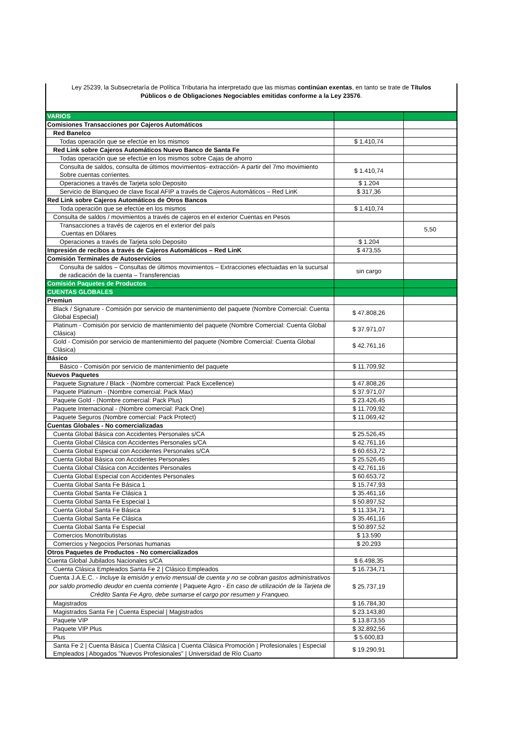Ley 25239, la Subsecretaría de Política Tributaria ha interpretado que las mismas continúan exentas, en tanto se trate de Títulos
Públicos o de Obligaciones Negociables emitidas conforme a la Ley 23576.
| VARIOS | | |
| Comisiones Transacciones por Cajeros Automáticos | | |
| Red Banelco | | |
| Todas operación que se efectúe en los mismos | $ 1.410,74 | |
| Red Link sobre Cajeros Automáticos Nuevo Banco de Santa Fe | | |
| Todas operación que se efectúe en los mismos sobre Cajas de ahorro | | |
| Consulta de saldos, consulta de últimos movimientos- extracción- A partir del 7mo movimiento Sobre cuentas corrientes. | $ 1.410,74 | |
| Operaciones a través de Tarjeta solo Deposito | $ 1.204 | |
| Servicio de Blanqueo de clave fiscal AFIP a través de Cajeros Automáticos – Red LinK | $ 317,36 | |
| Red Link sobre Cajeros Automáticos de Otros Bancos | | |
| Toda operación que se efectúe en los mismos | $ 1.410,74 | |
| Consulta de saldos / movimientos a través de cajeros en el exterior Cuentas en Pesos | | |
| Transacciones a través de cajeros en el exterior del país Cuentas en Dólares | | 5,50 |
| Operaciones a través de Tarjeta solo Deposito | $ 1.204 | |
| Impresión de recibos a través de Cajeros Automáticos – Red LinK | $ 473,55 | |
| Comisión Terminales de Autoservicios | | |
| Consulta de saldos – Consultas de últimos movimientos – Extracciones efectuadas en la sucursal de radicación de la cuenta – Transferencias | sin cargo | |
| Comisión Paquetes de Productos | | |
| CUENTAS GLOBALES | | |
| Premiun | | |
| Black / Signature - Comisión por servicio de mantenimiento del paquete (Nombre Comercial: Cuenta Global Especial) | $ 47.808,26 | |
| Platinum - Comisión por servicio de mantenimiento del paquete (Nombre Comercial: Cuenta Global Clásica) | $ 37.971,07 | |
| Gold - Comisión por servicio de mantenimiento del paquete (Nombre Comercial: Cuenta Global Clásica) | $ 42.761,16 | |
| Básico | | |
| Básico - Comisión por servicio de mantenimiento del paquete | $ 11.709,92 | |
| Nuevos Paquetes | | |
| Paquete Signature / Black - (Nombre comercial: Pack Excellence) | $ 47.808,26 | |
| Paquete Platinum - (Nombre comercial: Pack Max) | $ 37.971,07 | |
| Paquete Gold - (Nombre comercial: Pack Plus) | $ 23.426,45 | |
| Paquete Internacional - (Nombre comercial: Pack One) | $ 11.709,92 | |
| Paquete Seguros (Nombre comercial: Pack Protect) | $ 11.069,42 | |
| Cuentas Globales - No comercializadas | | |
| Cuenta Global Básica con Accidentes Personales s/CA | $ 25.526,45 | |
| Cuenta Global Clásica con Accidentes Personales s/CA | $ 42.761,16 | |
| Cuenta Global Especial con Accidentes Personales s/CA | $ 60.653,72 | |
| Cuenta Global Básica con Accidentes Personales | $ 25.526,45 | |
| Cuenta Global Clásica con Accidentes Personales | $ 42.761,16 | |
| Cuenta Global Especial con Accidentes Personales | $ 60.653,72 | |
| Cuenta Global Santa Fe Básica 1 | $ 15.747,93 | |
| Cuenta Global Santa Fe Clásica 1 | $ 35.461,16 | |
| Cuenta Global Santa Fe Especial 1 | $ 50.897,52 | |
| Cuenta Global Santa Fe Básica | $ 11.334,71 | |
| Cuenta Global Santa Fe Clásica | $ 35.461,16 | |
| Cuenta Global Santa Fe Especial | $ 50.897,52 | |
| Comercios Monotributistas | $ 13.590 | |
| Comercios y Negocios Personas humanas | $ 20.293 | |
| Otros Paquetes de Productos - No comercializados | | |
| Cuenta Global Jubilados Nacionales s/CA | $ 6.498,35 | |
| Cuenta Clásica Empleados Santa Fe 2 / Clásico Empleados | $ 16.734,71 | |
| Cuenta J.A.E.C. - Incluye la emisión y envío mensual de cuenta y no se cobran gastos administrativos por saldo promedio deudor en cuenta corriente / Paquete Agro - En caso de utilización de la Tarjeta de Crédito Santa Fe Agro, debe sumarse el cargo por resumen y Franqueo. | $ 25.737,19 | |
| Magistrados | $ 16.784,30 | |
| Magistrados Santa Fe / Cuenta Especial / Magistrados | $ 23.143,80 | |
| Paquete VIP | $ 13.873,55 | |
| Paquete VIP Plus | $ 32.892,56 | |
| Plus | $ 5.600,83 | |
| Santa Fe 2 / Cuenta Básica / Cuenta Clásica / Cuenta Clásica Promoción / Profesionales / Especial Empleados / Abogados "Nuevos Profesionales" / Universidad de Río Cuarto | $ 19.290,91 | |